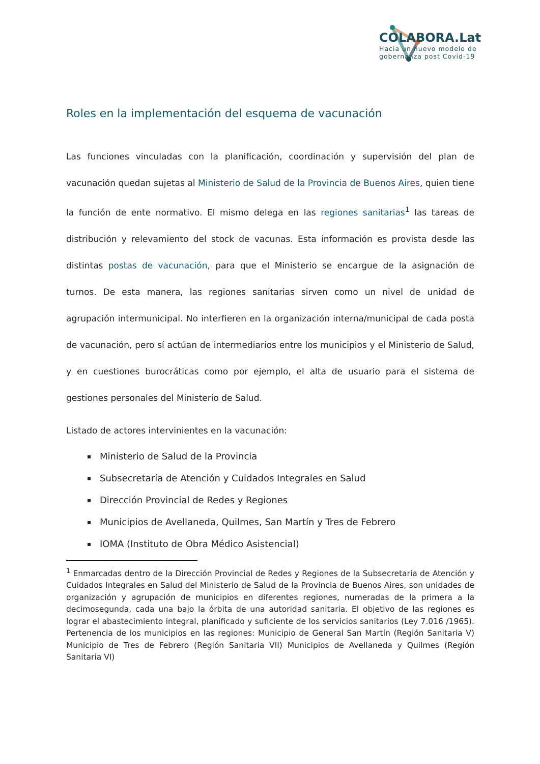COLABORA.Lat
Hacia un nuevo modelo de
gobernanza post Covid-19
Roles en la implementación del esquema de vacunación
Las funciones vinculadas con la planificación, coordinación y supervisión del plan de vacunación quedan sujetas al Ministerio de Salud de la Provincia de Buenos Aires, quien tiene la función de ente normativo. El mismo delega en las regiones sanitarias<sup>1</sup> las tareas de distribución y relevamiento del stock de vacunas. Esta información es provista desde las distintas postas de vacunación, para que el Ministerio se encargue de la asignación de turnos. De esta manera, las regiones sanitarias sirven como un nivel de unidad de agrupación intermunicipal. No interfieren en la organización interna/municipal de cada posta de vacunación, pero sí actúan de intermediarios entre los municipios y el Ministerio de Salud, y en cuestiones burocráticas como por ejemplo, el alta de usuario para el sistema de gestiones personales del Ministerio de Salud.
Listado de actores intervinientes en la vacunación:
Ministerio de Salud de la Provincia
Subsecretaría de Atención y Cuidados Integrales en Salud
Dirección Provincial de Redes y Regiones
Municipios de Avellaneda, Quilmes, San Martín y Tres de Febrero
IOMA (Instituto de Obra Médico Asistencial)
<sup>1</sup> Enmarcadas dentro de la Dirección Provincial de Redes y Regiones de la Subsecretaría de Atención y Cuidados Integrales en Salud del Ministerio de Salud de la Provincia de Buenos Aires, son unidades de organización y agrupación de municipios en diferentes regiones, numeradas de la primera a la decimosegunda, cada una bajo la órbita de una autoridad sanitaria. El objetivo de las regiones es lograr el abastecimiento integral, planificado y suficiente de los servicios sanitarios (Ley 7.016 /1965). Pertenencia de los municipios en las regiones: Municipio de General San Martín (Región Sanitaria V) Municipio de Tres de Febrero (Región Sanitaria VII) Municipios de Avellaneda y Quilmes (Región Sanitaria VI)